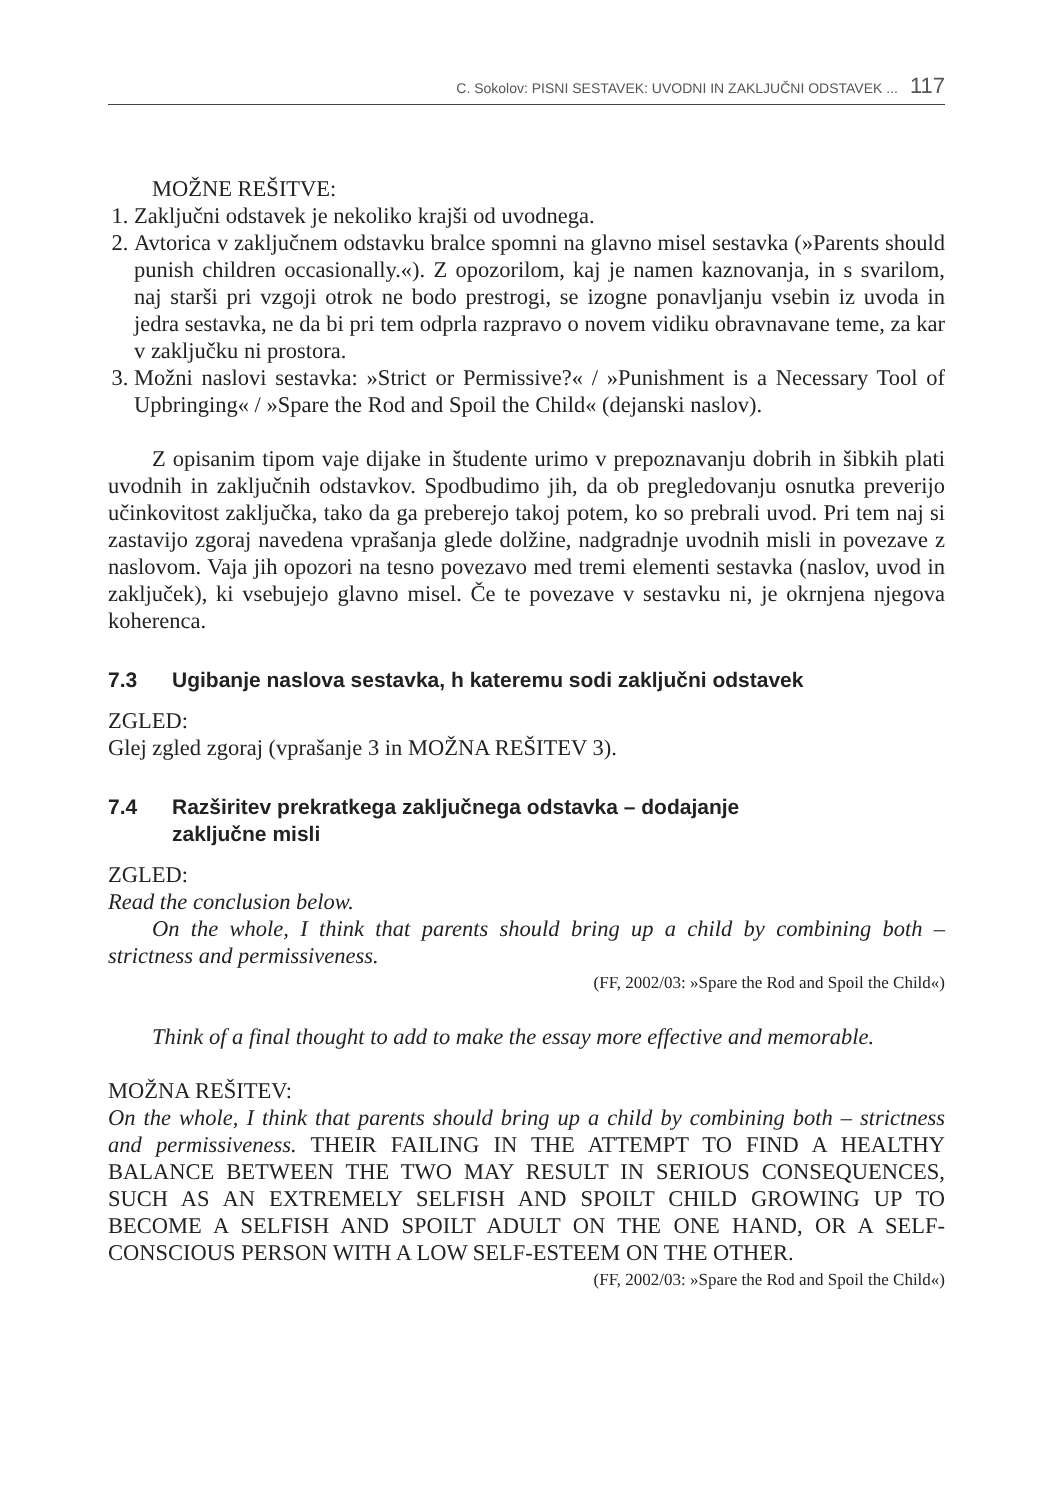C. Sokolov: PISNI SESTAVEK: UVODNI IN ZAKLJUČNI ODSTAVEK ... 117
MOŽNE REŠITVE:
1. Zaključni odstavek je nekoliko krajši od uvodnega.
2. Avtorica v zaključnem odstavku bralce spomni na glavno misel sestavka (»Parents should punish children occasionally.«). Z opozorilom, kaj je namen kaznovanja, in s svarilom, naj starši pri vzgoji otrok ne bodo prestrogi, se izogne ponavljanju vsebin iz uvoda in jedra sestavka, ne da bi pri tem odprla razpravo o novem vidiku obravnavane teme, za kar v zaključku ni prostora.
3. Možni naslovi sestavka: »Strict or Permissive?« / »Punishment is a Necessary Tool of Upbringing« / »Spare the Rod and Spoil the Child« (dejanski naslov).
Z opisanim tipom vaje dijake in študente urimo v prepoznavanju dobrih in šibkih plati uvodnih in zaključnih odstavkov. Spodbudimo jih, da ob pregledovanju osnutka preverijo učinkovitost zaključka, tako da ga preberejo takoj potem, ko so prebrali uvod. Pri tem naj si zastavijo zgoraj navedena vprašanja glede dolžine, nadgradnje uvodnih misli in povezave z naslovom. Vaja jih opozori na tesno povezavo med tremi elementi sestavka (naslov, uvod in zaključek), ki vsebujejo glavno misel. Če te povezave v sestavku ni, je okrnjena njegova koherenca.
7.3 Ugibanje naslova sestavka, h kateremu sodi zaključni odstavek
ZGLED:
Glej zgled zgoraj (vprašanje 3 in MOŽNA REŠITEV 3).
7.4 Razširitev prekratkega zaključnega odstavka – dodajanje
zaključne misli
ZGLED:
Read the conclusion below.
On the whole, I think that parents should bring up a child by combining both – strictness and permissiveness.
(FF, 2002/03: »Spare the Rod and Spoil the Child«)
Think of a final thought to add to make the essay more effective and memorable.
MOŽNA REŠITEV:
On the whole, I think that parents should bring up a child by combining both – strictness and permissiveness. THEIR FAILING IN THE ATTEMPT TO FIND A HEALTHY BALANCE BETWEEN THE TWO MAY RESULT IN SERIOUS CONSEQUENCES, SUCH AS AN EXTREMELY SELFISH AND SPOILT CHILD GROWING UP TO BECOME A SELFISH AND SPOILT ADULT ON THE ONE HAND, OR A SELF-CONSCIOUS PERSON WITH A LOW SELF-ESTEEM ON THE OTHER.
(FF, 2002/03: »Spare the Rod and Spoil the Child«)